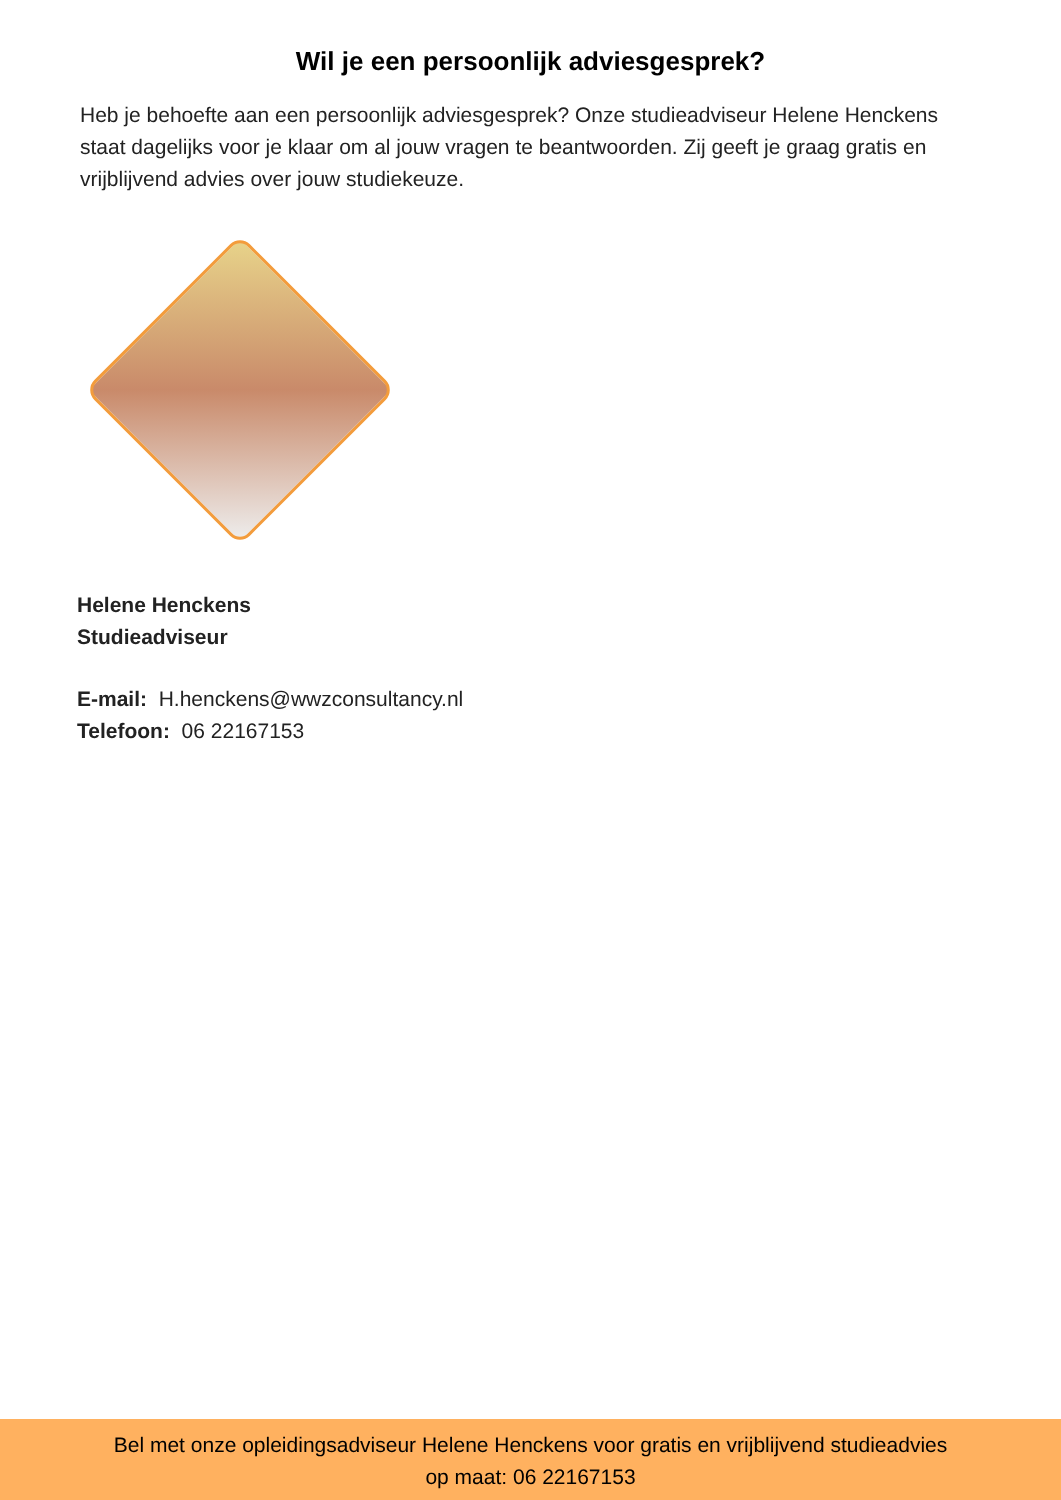Wil je een persoonlijk adviesgesprek?
Heb je behoefte aan een persoonlijk adviesgesprek? Onze studieadviseur Helene Henckens staat dagelijks voor je klaar om al jouw vragen te beantwoorden. Zij geeft je graag gratis en vrijblijvend advies over jouw studiekeuze.
Helene Henckens
Studieadviseur
E-mail: H.henckens@wwzconsultancy.nl
Telefoon: 06 22167153
Bel met onze opleidingsadviseur Helene Henckens voor gratis en vrijblijvend studieadvies
op maat: 06 22167153